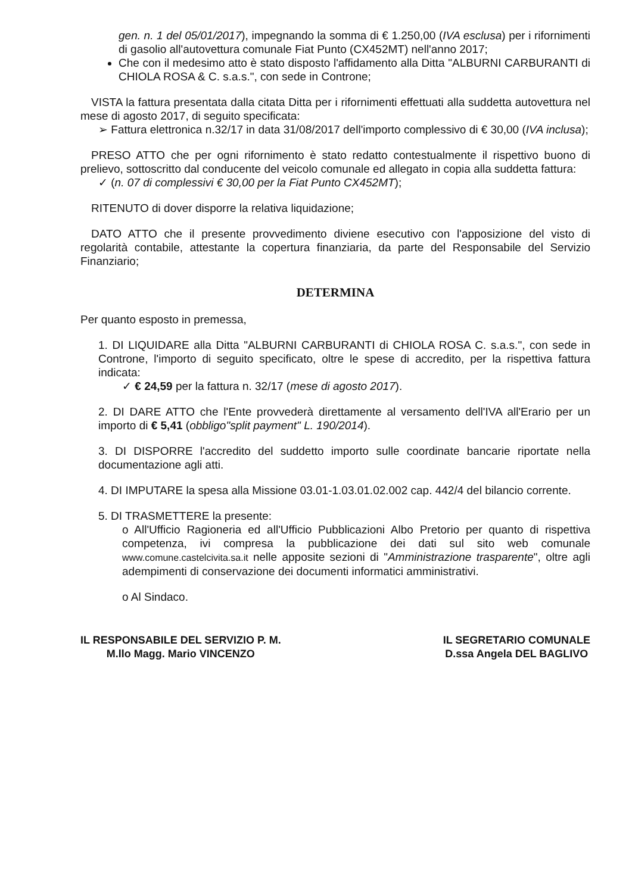gen. n. 1 del 05/01/2017), impegnando la somma di € 1.250,00 (IVA esclusa) per i rifornimenti di gasolio all'autovettura comunale Fiat Punto (CX452MT) nell'anno 2017;
Che con il medesimo atto è stato disposto l'affidamento alla Ditta "ALBURNI CARBURANTI di CHIOLA ROSA & C. s.a.s.", con sede in Controne;
VISTA la fattura presentata dalla citata Ditta per i rifornimenti effettuati alla suddetta autovettura nel mese di agosto 2017, di seguito specificata:
➢ Fattura elettronica n.32/17 in data 31/08/2017 dell'importo complessivo di € 30,00 (IVA inclusa);
PRESO ATTO che per ogni rifornimento è stato redatto contestualmente il rispettivo buono di prelievo, sottoscritto dal conducente del veicolo comunale ed allegato in copia alla suddetta fattura:
✓ (n. 07 di complessivi € 30,00 per la Fiat Punto CX452MT);
RITENUTO di dover disporre la relativa liquidazione;
DATO ATTO che il presente provvedimento diviene esecutivo con l'apposizione del visto di regolarità contabile, attestante la copertura finanziaria, da parte del Responsabile del Servizio Finanziario;
DETERMINA
Per quanto esposto in premessa,
1. DI LIQUIDARE alla Ditta "ALBURNI CARBURANTI di CHIOLA ROSA C. s.a.s.", con sede in Controne, l'importo di seguito specificato, oltre le spese di accredito, per la rispettiva fattura indicata:
✓ € 24,59 per la fattura n. 32/17 (mese di agosto 2017).
2. DI DARE ATTO che l'Ente provvederà direttamente al versamento dell'IVA all'Erario per un importo di € 5,41 (obbligo"split payment" L. 190/2014).
3. DI DISPORRE l'accredito del suddetto importo sulle coordinate bancarie riportate nella documentazione agli atti.
4. DI IMPUTARE la spesa alla Missione 03.01-1.03.01.02.002 cap. 442/4 del bilancio corrente.
5. DI TRASMETTERE la presente:
o All'Ufficio Ragioneria ed all'Ufficio Pubblicazioni Albo Pretorio per quanto di rispettiva competenza, ivi compresa la pubblicazione dei dati sul sito web comunale www.comune.castelcivita.sa.it nelle apposite sezioni di "Amministrazione trasparente", oltre agli adempimenti di conservazione dei documenti informatici amministrativi.
o Al Sindaco.
IL RESPONSABILE DEL SERVIZIO P. M.
M.llo Magg. Mario VINCENZO
IL SEGRETARIO COMUNALE
D.ssa Angela DEL BAGLIVO